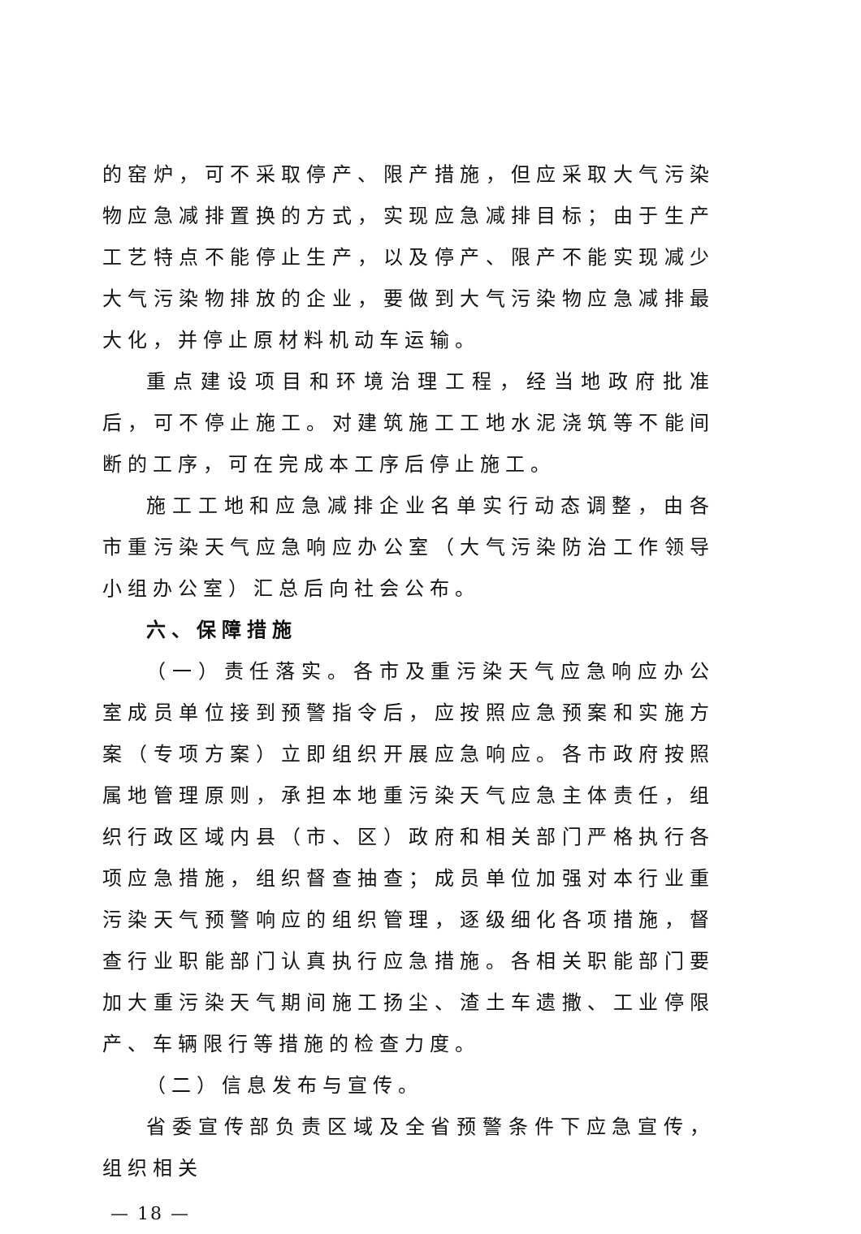的窑炉，可不采取停产、限产措施，但应采取大气污染物应急减排置换的方式，实现应急减排目标；由于生产工艺特点不能停止生产，以及停产、限产不能实现减少大气污染物排放的企业，要做到大气污染物应急减排最大化，并停止原材料机动车运输。
重点建设项目和环境治理工程，经当地政府批准后，可不停止施工。对建筑施工工地水泥浇筑等不能间断的工序，可在完成本工序后停止施工。
施工工地和应急减排企业名单实行动态调整，由各市重污染天气应急响应办公室（大气污染防治工作领导小组办公室）汇总后向社会公布。
六、保障措施
（一）责任落实。各市及重污染天气应急响应办公室成员单位接到预警指令后，应按照应急预案和实施方案（专项方案）立即组织开展应急响应。各市政府按照属地管理原则，承担本地重污染天气应急主体责任，组织行政区域内县（市、区）政府和相关部门严格执行各项应急措施，组织督查抽查；成员单位加强对本行业重污染天气预警响应的组织管理，逐级细化各项措施，督查行业职能部门认真执行应急措施。各相关职能部门要加大重污染天气期间施工扬尘、渣土车遗撒、工业停限产、车辆限行等措施的检查力度。
（二）信息发布与宣传。
省委宣传部负责区域及全省预警条件下应急宣传，组织相关
— 18 —